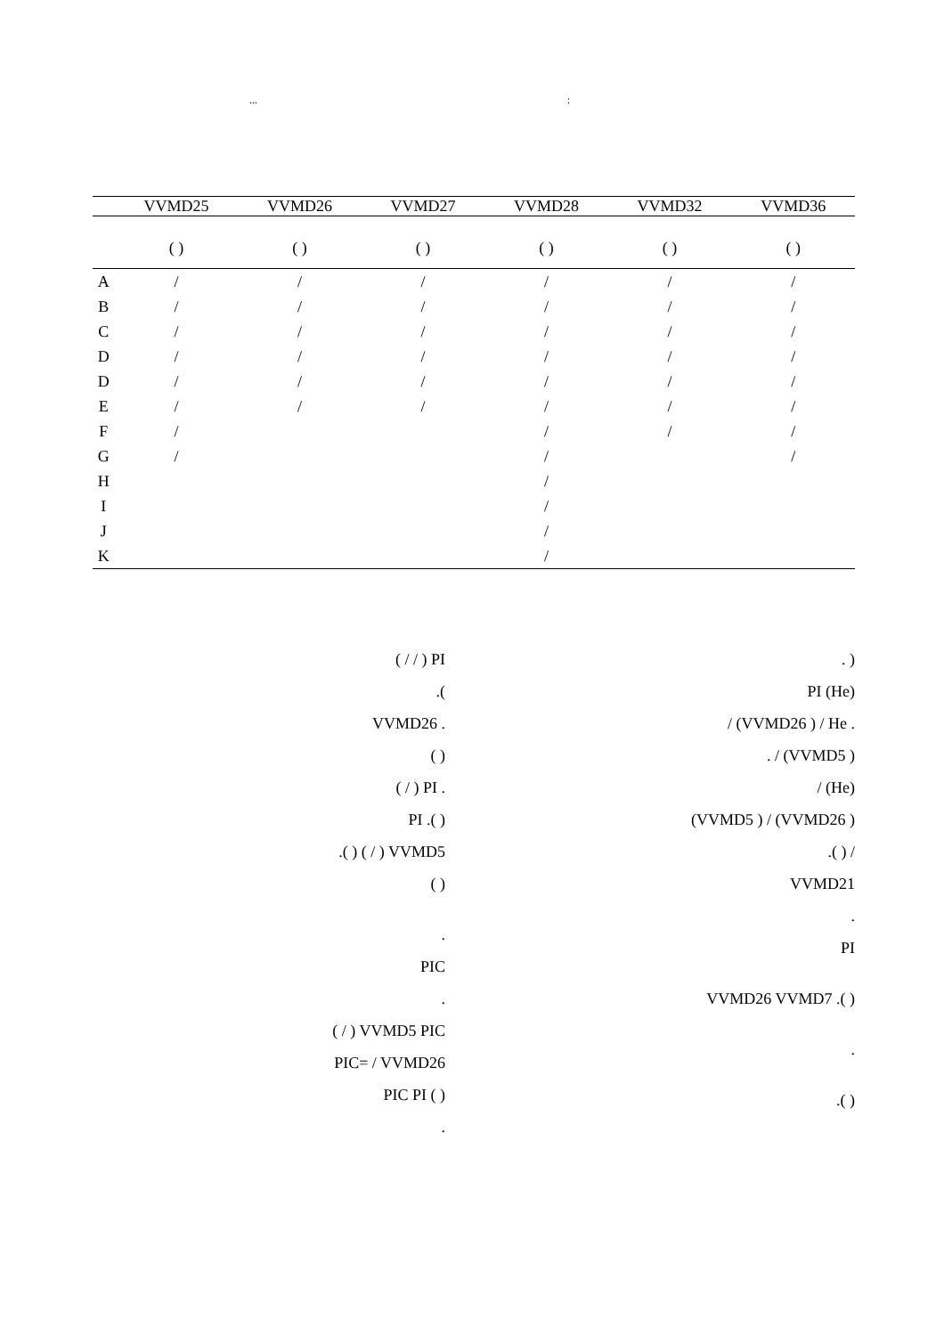...:
| | VVMD25 | VVMD26 | VVMD27 | VVMD28 | VVMD32 | VVMD36 |
| --- | --- | --- | --- | --- | --- | --- |
| | ( ) | ( ) | ( ) | ( ) | ( ) | ( ) |
| A | / | / | / | / | / | / |
| B | / | / | / | / | / | / |
| C | / | / | / | / | / | / |
| D | / | / | / | / | / | / |
| D | / | / | / | / | / | / |
| E | / | / | / | / | / | / |
| F | / | | | / | / | / |
| G | / | | | / | | / |
| H | | | | / | | |
| I | | | | / | | |
| J | | | | / | | |
| K | | | | / | | |
( / / ) PI
.(
VVMD26 .
( )
( / ) PI .
PI .( )
.( ) ( / ) VVMD5
( )
.
PIC
.
( / ) VVMD5 PIC
PIC= / VVMD26
PIC PI ( )
.
. )
PI (He)
/ (VVMD26 ) / He .
. / (VVMD5 )
/ (He)
(VVMD5 ) / (VVMD26 )
.( ) /
VVMD21
.
PI
VVMD26 VVMD7 .( )
.
.( )